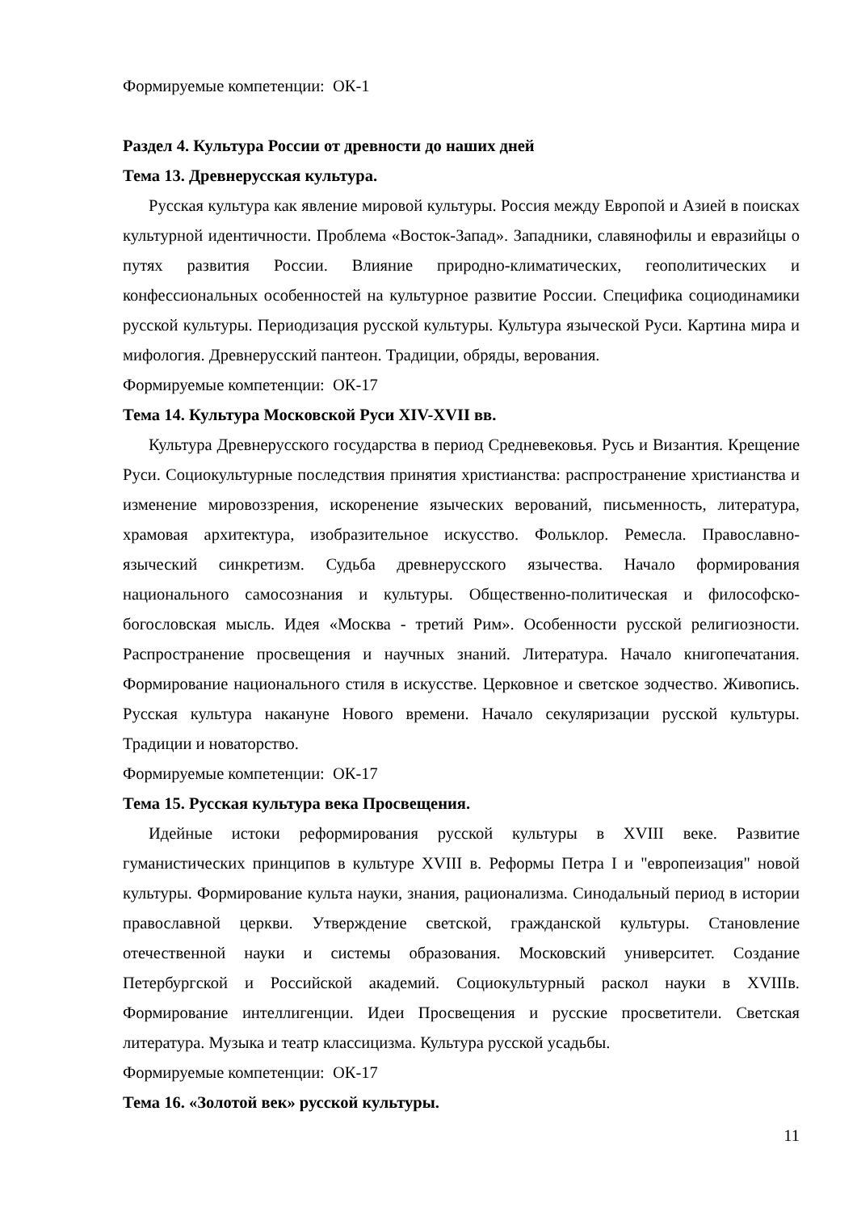Формируемые компетенции: ОК-1
Раздел 4. Культура России от древности до наших дней
Тема 13. Древнерусская культура.
Русская культура как явление мировой культуры. Россия между Европой и Азией в поисках культурной идентичности. Проблема «Восток-Запад». Западники, славянофилы и евразийцы о путях развития России. Влияние природно-климатических, геополитических и конфессиональных особенностей на культурное развитие России. Специфика социодинамики русской культуры. Периодизация русской культуры. Культура языческой Руси. Картина мира и мифология. Древнерусский пантеон. Традиции, обряды, верования.
Формируемые компетенции: ОК-17
Тема 14. Культура Московской Руси XIV-XVII вв.
Культура Древнерусского государства в период Средневековья. Русь и Византия. Крещение Руси. Социокультурные последствия принятия христианства: распространение христианства и изменение мировоззрения, искоренение языческих верований, письменность, литература, храмовая архитектура, изобразительное искусство. Фольклор. Ремесла. Православно-языческий синкретизм. Судьба древнерусского язычества. Начало формирования национального самосознания и культуры. Общественно-политическая и философско-богословская мысль. Идея «Москва - третий Рим». Особенности русской религиозности. Распространение просвещения и научных знаний. Литература. Начало книгопечатания. Формирование национального стиля в искусстве. Церковное и светское зодчество. Живопись. Русская культура накануне Нового времени. Начало секуляризации русской культуры. Традиции и новаторство.
Формируемые компетенции: ОК-17
Тема 15. Русская культура века Просвещения.
Идейные истоки реформирования русской культуры в XVIII веке. Развитие гуманистических принципов в культуре XVIII в. Реформы Петра I и "европеизация" новой культуры. Формирование культа науки, знания, рационализма. Синодальный период в истории православной церкви. Утверждение светской, гражданской культуры. Становление отечественной науки и системы образования. Московский университет. Создание Петербургской и Российской академий. Социокультурный раскол науки в XVIIIв. Формирование интеллигенции. Идеи Просвещения и русские просветители. Светская литература. Музыка и театр классицизма. Культура русской усадьбы.
Формируемые компетенции: ОК-17
Тема 16. «Золотой век» русской культуры.
11